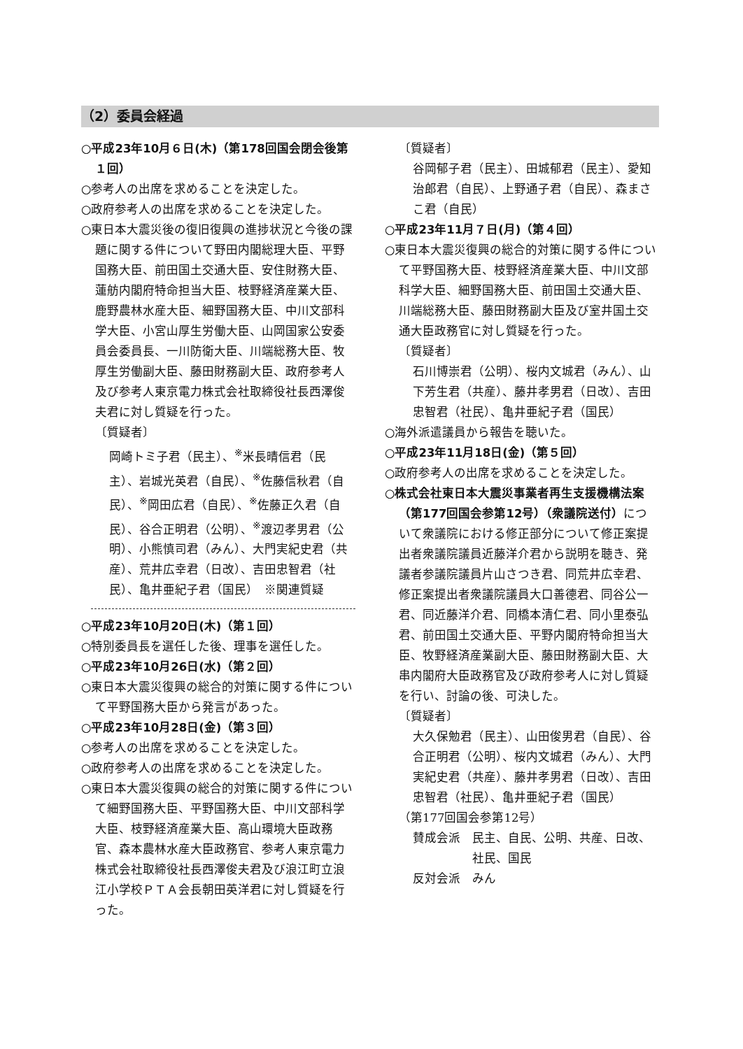（2）委員会経過
○平成23年10月６日(木)（第178回国会閉会後第１回）
○参考人の出席を求めることを決定した。
○政府参考人の出席を求めることを決定した。
○東日本大震災後の復旧復興の進捗状況と今後の課題に関する件について野田内閣総理大臣、平野国務大臣、前田国土交通大臣、安住財務大臣、蓮舫内閣府特命担当大臣、枝野経済産業大臣、鹿野農林水産大臣、細野国務大臣、中川文部科学大臣、小宮山厚生労働大臣、山岡国家公安委員会委員長、一川防衛大臣、川端総務大臣、牧厚生労働副大臣、藤田財務副大臣、政府参考人及び参考人東京電力株式会社取締役社長西澤俊夫君に対し質疑を行った。
〔質疑者〕
岡崎トミ子君（民主）、<sup>※</sup>米長晴信君（民主）、岩城光英君（自民）、<sup>※</sup>佐藤信秋君（自民）、<sup>※</sup>岡田広君（自民）、<sup>※</sup>佐藤正久君（自民）、谷合正明君（公明）、<sup>※</sup>渡辺孝男君（公明）、小熊慎司君（みん）、大門実紀史君（共産）、荒井広幸君（日改）、吉田忠智君（社民）、亀井亜紀子君（国民）　※関連質疑
○平成23年10月20日(木)（第１回）
○特別委員長を選任した後、理事を選任した。
○平成23年10月26日(水)（第２回）
○東日本大震災復興の総合的対策に関する件について平野国務大臣から発言があった。
○平成23年10月28日(金)（第３回）
○参考人の出席を求めることを決定した。
○政府参考人の出席を求めることを決定した。
○東日本大震災復興の総合的対策に関する件について細野国務大臣、平野国務大臣、中川文部科学大臣、枝野経済産業大臣、高山環境大臣政務官、森本農林水産大臣政務官、参考人東京電力株式会社取締役社長西澤俊夫君及び浪江町立浪江小学校ＰＴＡ会長朝田英洋君に対し質疑を行った。
〔質疑者〕
谷岡郁子君（民主）、田城郁君（民主）、愛知治郎君（自民）、上野通子君（自民）、森まさこ君（自民）
○平成23年11月７日(月)（第４回）
○東日本大震災復興の総合的対策に関する件について平野国務大臣、枝野経済産業大臣、中川文部科学大臣、細野国務大臣、前田国土交通大臣、川端総務大臣、藤田財務副大臣及び室井国土交通大臣政務官に対し質疑を行った。
〔質疑者〕
石川博崇君（公明）、桜内文城君（みん）、山下芳生君（共産）、藤井孝男君（日改）、吉田忠智君（社民）、亀井亜紀子君（国民）
○海外派遣議員から報告を聴いた。
○平成23年11月18日(金)（第５回）
○政府参考人の出席を求めることを決定した。
○株式会社東日本大震災事業者再生支援機構法案（第177回国会参第12号）（衆議院送付）について衆議院における修正部分について修正案提出者衆議院議員近藤洋介君から説明を聴き、発議者参議院議員片山さつき君、同荒井広幸君、修正案提出者衆議院議員大口善德君、同谷公一君、同近藤洋介君、同橋本清仁君、同小里泰弘君、前田国土交通大臣、平野内閣府特命担当大臣、牧野経済産業副大臣、藤田財務副大臣、大串内閣府大臣政務官及び政府参考人に対し質疑を行い、討論の後、可決した。
〔質疑者〕
大久保勉君（民主）、山田俊男君（自民）、谷合正明君（公明）、桜内文城君（みん）、大門実紀史君（共産）、藤井孝男君（日改）、吉田忠智君（社民）、亀井亜紀子君（国民）
（第177回国会参第12号）
賛成会派　民主、自民、公明、共産、日改、
　　　　　社民、国民
反対会派　みん